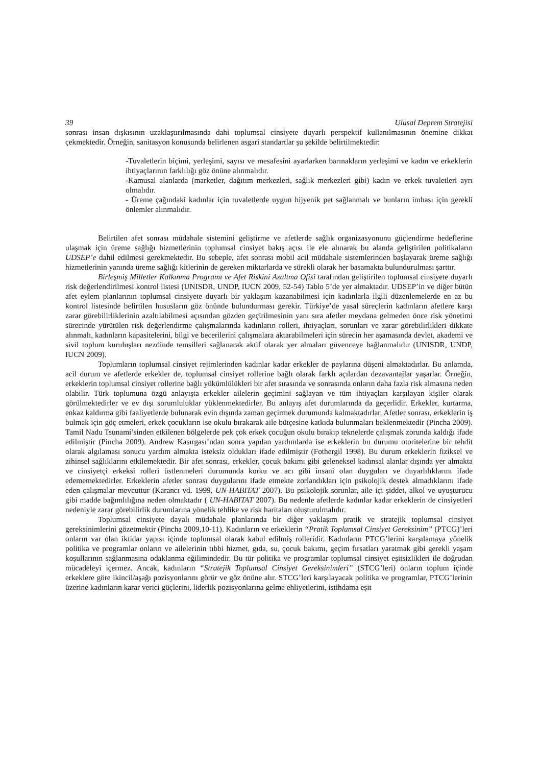39 Ulusal Deprem Stratejisi
sonrası insan dışkısının uzaklaştırılmasında dahi toplumsal cinsiyete duyarlı perspektif kullanılmasının önemine dikkat çekmektedir. Örneğin, sanitasyon konusunda belirlenen asgari standartlar şu şekilde belirtilmektedir:
-Tuvaletlerin biçimi, yerleşimi, sayısı ve mesafesini ayarlarken barınakların yerleşimi ve kadın ve erkeklerin ihtiyaçlarının farklılığı göz önüne alınmalıdır.
-Kamusal alanlarda (marketler, dağıtım merkezleri, sağlık merkezleri gibi) kadın ve erkek tuvaletleri ayrı olmalıdır.
- Üreme çağındaki kadınlar için tuvaletlerde uygun hijyenik pet sağlanmalı ve bunların imhası için gerekli önlemler alınmalıdır.
Belirtilen afet sonrası müdahale sistemini geliştirme ve afetlerde sağlık organizasyonunu güçlendirme hedeflerine ulaşmak için üreme sağlığı hizmetlerinin toplumsal cinsiyet bakış açısı ile ele alınarak bu alanda geliştirilen politikaların UDSEP’e dahil edilmesi gerekmektedir. Bu sebeple, afet sonrası mobil acil müdahale sistemlerinden başlayarak üreme sağlığı hizmetlerinin yanında üreme sağlığı kitlerinin de gereken miktarlarda ve sürekli olarak her basamakta bulundurulması şarttır.
Birleşmiş Milletler Kalkınma Programı ve Afet Riskini Azaltma Ofisi tarafından geliştirilen toplumsal cinsiyete duyarlı risk değerlendirilmesi kontrol listesi (UNISDR, UNDP, IUCN 2009, 52-54) Tablo 5’de yer almaktadır. UDSEP’in ve diğer bütün afet eylem planlarının toplumsal cinsiyete duyarlı bir yaklaşım kazanabilmesi için kadınlarla ilgili düzenlemelerde en az bu kontrol listesinde belirtilen hususların göz önünde bulundurması gerekir. Türkiye’de yasal süreçlerin kadınların afetlere karşı zarar görebilirliklerinin azaltılabilmesi açısından gözden geçirilmesinin yanı sıra afetler meydana gelmeden önce risk yönetimi sürecinde yürütülen risk değerlendirme çalışmalarında kadınların rolleri, ihtiyaçları, sorunları ve zarar görebilirlikleri dikkate alınmalı, kadınların kapasitelerini, bilgi ve becerilerini çalışmalara aktarabilmeleri için sürecin her aşamasında devlet, akademi ve sivil toplum kuruluşları nezdinde temsilleri sağlanarak aktif olarak yer almaları güvenceye bağlanmalıdır (UNISDR, UNDP, IUCN 2009).
Toplumların toplumsal cinsiyet rejimlerinden kadınlar kadar erkekler de paylarına düşeni almaktadırlar. Bu anlamda, acil durum ve afetlerde erkekler de, toplumsal cinsiyet rollerine bağlı olarak farklı açılardan dezavantajlar yaşarlar. Örneğin, erkeklerin toplumsal cinsiyet rollerine bağlı yükümlülükleri bir afet sırasında ve sonrasında onların daha fazla risk almasına neden olabilir. Türk toplumuna özgü anlayışta erkekler ailelerin geçimini sağlayan ve tüm ihtiyaçları karşılayan kişiler olarak görülmektedirler ve ev dışı sorumluluklar yüklenmektedirler. Bu anlayış afet durumlarında da geçerlidir. Erkekler, kurtarma, enkaz kaldırma gibi faaliyetlerde bulunarak evin dışında zaman geçirmek durumunda kalmaktadırlar. Afetler sonrası, erkeklerin iş bulmak için göç etmeleri, erkek çocukların ise okulu bırakarak aile bütçesine katkıda bulunmaları beklenmektedir (Pincha 2009). Tamil Nadu Tsunami’sinden etkilenen bölgelerde pek çok erkek çocuğun okulu bırakıp teknelerde çalışmak zorunda kaldığı ifade edilmiştir (Pincha 2009). Andrew Kasırgası’ndan sonra yapılan yardımlarda ise erkeklerin bu durumu otoritelerine bir tehdit olarak algılaması sonucu yardım almakta isteksiz oldukları ifade edilmiştir (Fothergil 1998). Bu durum erkeklerin fiziksel ve zihinsel sağlıklarını etkilemektedir. Bir afet sonrası, erkekler, çocuk bakımı gibi geleneksel kadınsal alanlar dışında yer almakta ve cinsiyetçi erkeksi rolleri üstlenmeleri durumunda korku ve acı gibi insani olan duyguları ve duyarlılıklarını ifade edememektedirler. Erkeklerin afetler sonrası duygularını ifade etmekte zorlandıkları için psikolojik destek almadıklarını ifade eden çalışmalar mevcuttur (Karancı vd. 1999, UN-HABITAT 2007). Bu psikolojik sorunlar, aile içi şiddet, alkol ve uyuşturucu gibi madde bağımlılığına neden olmaktadır ( UN-HABITAT 2007). Bu nedenle afetlerde kadınlar kadar erkeklerin de cinsiyetleri nedeniyle zarar görebilirlik durumlarına yönelik tehlike ve risk haritaları oluşturulmalıdır.
Toplumsal cinsiyete dayalı müdahale planlarında bir diğer yaklaşım pratik ve stratejik toplumsal cinsiyet gereksinimlerini gözetmektir (Pincha 2009,10-11). Kadınların ve erkeklerin “Pratik Toplumsal Cinsiyet Gereksinim” (PTCG)’leri onların var olan iktidar yapısı içinde toplumsal olarak kabul edilmiş rolleridir. Kadınların PTCG’lerini karşılamaya yönelik politika ve programlar onların ve ailelerinin tıbbi hizmet, gıda, su, çocuk bakımı, geçim fırsatları yaratmak gibi gerekli yaşam koşullarının sağlanmasına odaklanma eğilimindedir. Bu tür politika ve programlar toplumsal cinsiyet eşitsizlikleri ile doğrudan mücadeleyi içermez. Ancak, kadınların “Stratejik Toplumsal Cinsiyet Gereksinimleri” (STCG’leri) onların toplum içinde erkeklere göre ikincil/aşağı pozisyonlarını görür ve göz önüne alır. STCG’leri karşılayacak politika ve programlar, PTCG’lerinin üzerine kadınların karar verici güçlerini, liderlik pozisyonlarına gelme ehliyetlerini, istihdama eşit